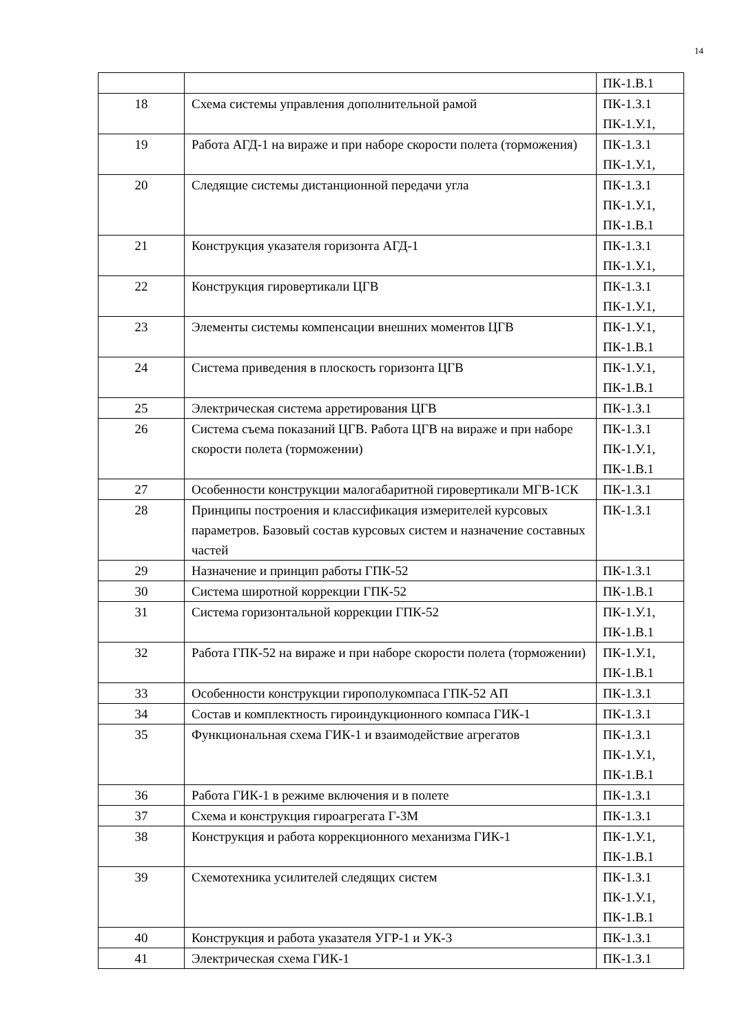14
| | | ПК-1.В.1 |
| 18 | Схема системы управления дополнительной рамой | ПК-1.З.1 ПК-1.У.1, |
| 19 | Работа АГД-1 на вираже и при наборе скорости полета (торможения) | ПК-1.З.1 ПК-1.У.1, |
| 20 | Следящие системы дистанционной передачи угла | ПК-1.З.1 ПК-1.У.1, ПК-1.В.1 |
| 21 | Конструкция указателя горизонта АГД-1 | ПК-1.З.1 ПК-1.У.1, |
| 22 | Конструкция гировертикали ЦГВ | ПК-1.З.1 ПК-1.У.1, |
| 23 | Элементы системы компенсации внешних моментов ЦГВ | ПК-1.У.1, ПК-1.В.1 |
| 24 | Система приведения в плоскость горизонта ЦГВ | ПК-1.У.1, ПК-1.В.1 |
| 25 | Электрическая система арретирования ЦГВ | ПК-1.З.1 |
| 26 | Система съема показаний ЦГВ. Работа ЦГВ на вираже и при наборе скорости полета (торможении) | ПК-1.З.1 ПК-1.У.1, ПК-1.В.1 |
| 27 | Особенности конструкции малогабаритной гировертикали МГВ-1СК | ПК-1.З.1 |
| 28 | Принципы построения и классификация измерителей курсовых параметров. Базовый состав курсовых систем и назначение составных частей | ПК-1.З.1 |
| 29 | Назначение и принцип работы ГПК-52 | ПК-1.З.1 |
| 30 | Система широтной коррекции ГПК-52 | ПК-1.В.1 |
| 31 | Система горизонтальной коррекции ГПК-52 | ПК-1.У.1, ПК-1.В.1 |
| 32 | Работа ГПК-52 на вираже и при наборе скорости полета (торможении) | ПК-1.У.1, ПК-1.В.1 |
| 33 | Особенности конструкции гирополукомпаса ГПК-52 АП | ПК-1.З.1 |
| 34 | Состав и комплектность гироиндукционного компаса ГИК-1 | ПК-1.З.1 |
| 35 | Функциональная схема ГИК-1 и взаимодействие агрегатов | ПК-1.З.1 ПК-1.У.1, ПК-1.В.1 |
| 36 | Работа ГИК-1 в режиме включения и в полете | ПК-1.З.1 |
| 37 | Схема и конструкция гироагрегата Г-3М | ПК-1.З.1 |
| 38 | Конструкция и работа коррекционного механизма ГИК-1 | ПК-1.У.1, ПК-1.В.1 |
| 39 | Схемотехника усилителей следящих систем | ПК-1.З.1 ПК-1.У.1, ПК-1.В.1 |
| 40 | Конструкция и работа указателя УГР-1 и УК-3 | ПК-1.З.1 |
| 41 | Электрическая схема ГИК-1 | ПК-1.З.1 |